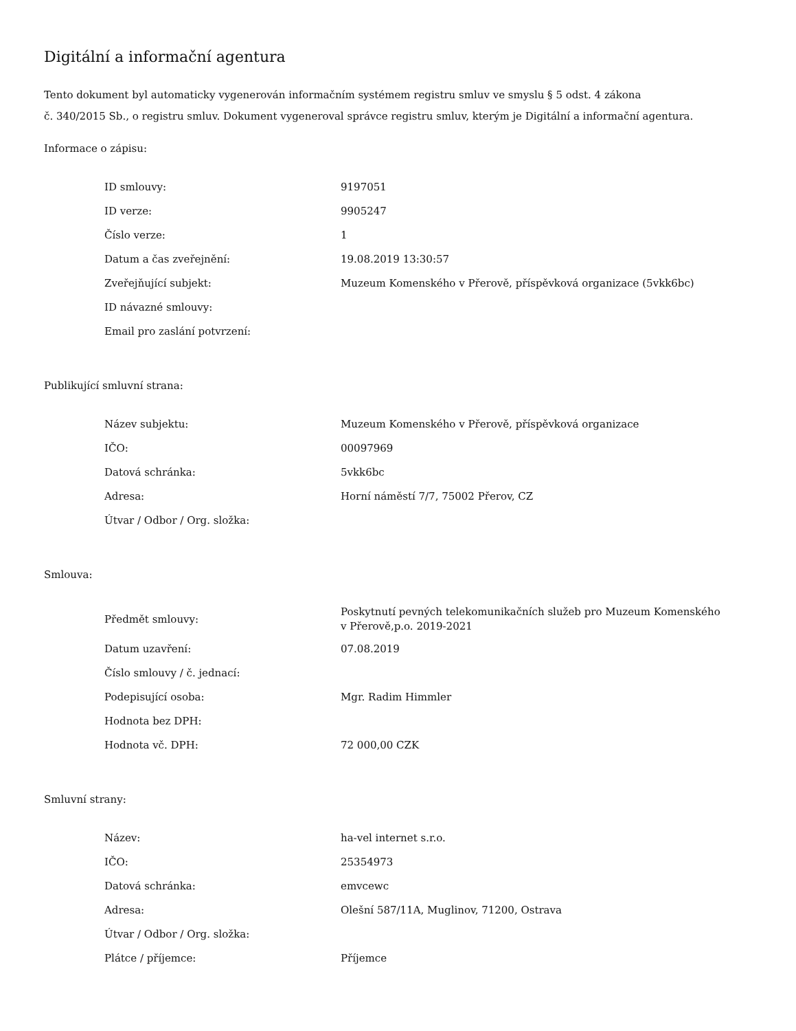Digitální a informační agentura
Tento dokument byl automaticky vygenerován informačním systémem registru smluv ve smyslu § 5 odst. 4 zákona
č. 340/2015 Sb., o registru smluv. Dokument vygeneroval správce registru smluv, kterým je Digitální a informační agentura.
Informace o zápisu:
| ID smlouvy: | 9197051 |
| ID verze: | 9905247 |
| Číslo verze: | 1 |
| Datum a čas zveřejnění: | 19.08.2019 13:30:57 |
| Zveřejňující subjekt: | Muzeum Komenského v Přerově, příspěvková organizace (5vkk6bc) |
| ID návazné smlouvy: | |
| Email pro zaslání potvrzení: | |
Publikující smluvní strana:
| Název subjektu: | Muzeum Komenského v Přerově, příspěvková organizace |
| IČO: | 00097969 |
| Datová schránka: | 5vkk6bc |
| Adresa: | Horní náměstí 7/7, 75002 Přerov, CZ |
| Útvar / Odbor / Org. složka: | |
Smlouva:
| Předmět smlouvy: | Poskytnutí pevných telekomunikačních služeb pro Muzeum Komenského v Přerově,p.o. 2019-2021 |
| Datum uzavření: | 07.08.2019 |
| Číslo smlouvy / č. jednací: | |
| Podepisující osoba: | Mgr. Radim Himmler |
| Hodnota bez DPH: | |
| Hodnota vč. DPH: | 72 000,00 CZK |
Smluvní strany:
| Název: | ha-vel internet s.r.o. |
| IČO: | 25354973 |
| Datová schránka: | emvcewc |
| Adresa: | Olešní 587/11A, Muglinov, 71200, Ostrava |
| Útvar / Odbor / Org. složka: | |
| Plátce / příjemce: | Příjemce |